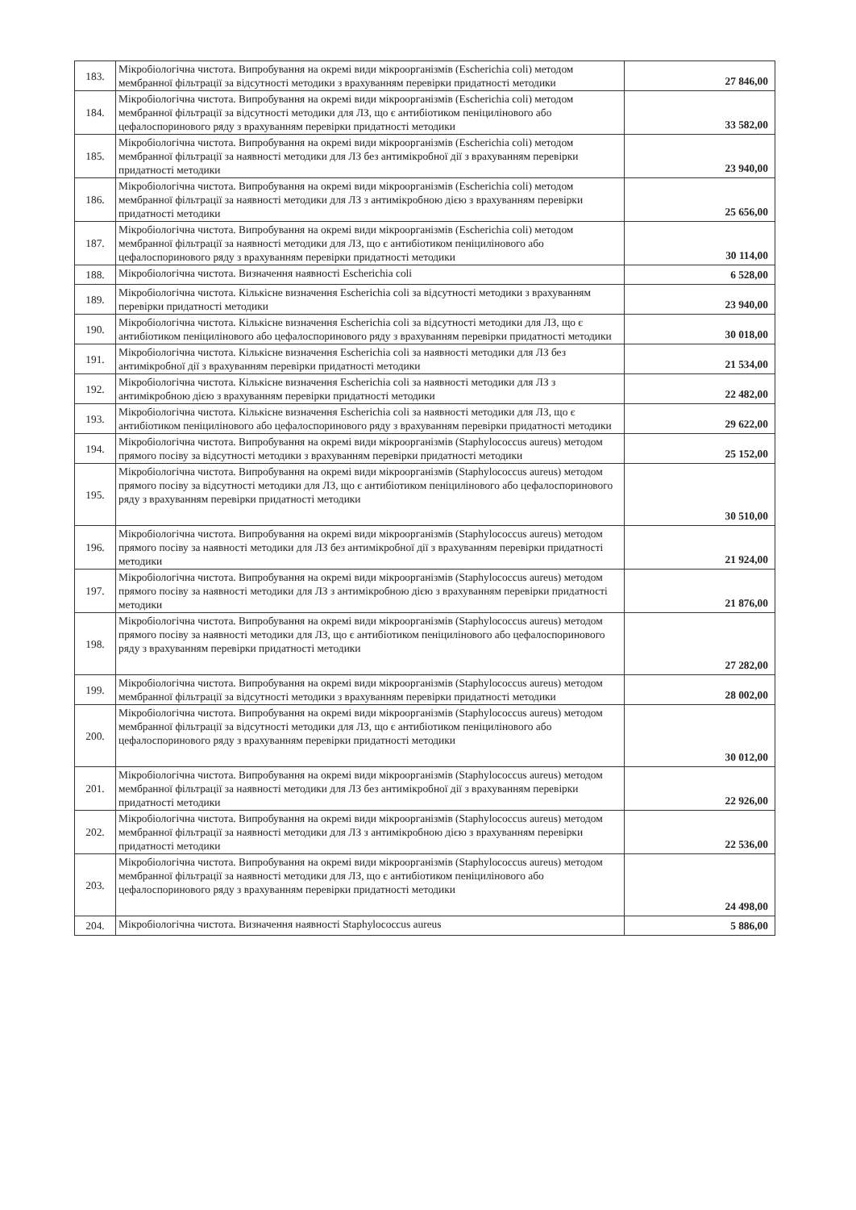| 183. | Мікробіологічна чистота. Випробування на окремі види мікроорганізмів (Escherichia coli) методом мембранної фільтрації за відсутності методики з врахуванням перевірки придатності методики | 27 846,00 |
| 184. | Мікробіологічна чистота. Випробування на окремі види мікроорганізмів (Escherichia coli) методом мембранної фільтрації за відсутності методики для ЛЗ, що є антибіотиком пеніцилінового або цефалоспоринового ряду з врахуванням перевірки придатності методики | 33 582,00 |
| 185. | Мікробіологічна чистота. Випробування на окремі види мікроорганізмів (Escherichia coli) методом мембранної фільтрації за наявності методики для ЛЗ без антимікробної дії з врахуванням перевірки придатності методики | 23 940,00 |
| 186. | Мікробіологічна чистота. Випробування на окремі види мікроорганізмів (Escherichia coli) методом мембранної фільтрації за наявності методики для ЛЗ з антимікробною дією з врахуванням перевірки придатності методики | 25 656,00 |
| 187. | Мікробіологічна чистота. Випробування на окремі види мікроорганізмів (Escherichia coli) методом мембранної фільтрації за наявності методики для ЛЗ, що є антибіотиком пеніцилінового або цефалоспоринового ряду з врахуванням перевірки придатності методики | 30 114,00 |
| 188. | Мікробіологічна чистота. Визначення наявності Escherichia coli | 6 528,00 |
| 189. | Мікробіологічна чистота. Кількісне визначення Escherichia coli за відсутності методики з врахуванням перевірки придатності методики | 23 940,00 |
| 190. | Мікробіологічна чистота. Кількісне визначення Escherichia coli за відсутності методики для ЛЗ, що є антибіотиком пеніцилінового або цефалоспоринового ряду з врахуванням перевірки придатності методики | 30 018,00 |
| 191. | Мікробіологічна чистота. Кількісне визначення Escherichia coli за наявності методики для ЛЗ без антимікробної дії з врахуванням перевірки придатності методики | 21 534,00 |
| 192. | Мікробіологічна чистота. Кількісне визначення Escherichia coli за наявності методики для ЛЗ з антимікробною дією з врахуванням перевірки придатності методики | 22 482,00 |
| 193. | Мікробіологічна чистота. Кількісне визначення Escherichia coli за наявності методики для ЛЗ, що є антибіотиком пеніцилінового або цефалоспоринового ряду з врахуванням перевірки придатності методики | 29 622,00 |
| 194. | Мікробіологічна чистота. Випробування на окремі види мікроорганізмів (Staphylococcus aureus) методом прямого посіву за відсутності методики з врахуванням перевірки придатності методики | 25 152,00 |
| 195. | Мікробіологічна чистота. Випробування на окремі види мікроорганізмів (Staphylococcus aureus) методом прямого посіву за відсутності методики для ЛЗ, що є антибіотиком пеніцилінового або цефалоспоринового ряду з врахуванням перевірки придатності методики | 30 510,00 |
| 196. | Мікробіологічна чистота. Випробування на окремі види мікроорганізмів (Staphylococcus aureus) методом прямого посіву за наявності методики для ЛЗ без антимікробної дії з врахуванням перевірки придатності методики | 21 924,00 |
| 197. | Мікробіологічна чистота. Випробування на окремі види мікроорганізмів (Staphylococcus aureus) методом прямого посіву за наявності методики для ЛЗ з антимікробною дією з врахуванням перевірки придатності методики | 21 876,00 |
| 198. | Мікробіологічна чистота. Випробування на окремі види мікроорганізмів (Staphylococcus aureus) методом прямого посіву за наявності методики для ЛЗ, що є антибіотиком пеніцилінового або цефалоспоринового ряду з врахуванням перевірки придатності методики | 27 282,00 |
| 199. | Мікробіологічна чистота. Випробування на окремі види мікроорганізмів (Staphylococcus aureus) методом мембранної фільтрації за відсутності методики з врахуванням перевірки придатності методики | 28 002,00 |
| 200. | Мікробіологічна чистота. Випробування на окремі види мікроорганізмів (Staphylococcus aureus) методом мембранної фільтрації за відсутності методики для ЛЗ, що є антибіотиком пеніцилінового або цефалоспоринового ряду з врахуванням перевірки придатності методики | 30 012,00 |
| 201. | Мікробіологічна чистота. Випробування на окремі види мікроорганізмів (Staphylococcus aureus) методом мембранної фільтрації за наявності методики для ЛЗ без антимікробної дії з врахуванням перевірки придатності методики | 22 926,00 |
| 202. | Мікробіологічна чистота. Випробування на окремі види мікроорганізмів (Staphylococcus aureus) методом мембранної фільтрації за наявності методики для ЛЗ з антимікробною дією з врахуванням перевірки придатності методики | 22 536,00 |
| 203. | Мікробіологічна чистота. Випробування на окремі види мікроорганізмів (Staphylococcus aureus) методом мембранної фільтрації за наявності методики для ЛЗ, що є антибіотиком пеніцилінового або цефалоспоринового ряду з врахуванням перевірки придатності методики | 24 498,00 |
| 204. | Мікробіологічна чистота. Визначення наявності Staphylococcus aureus | 5 886,00 |